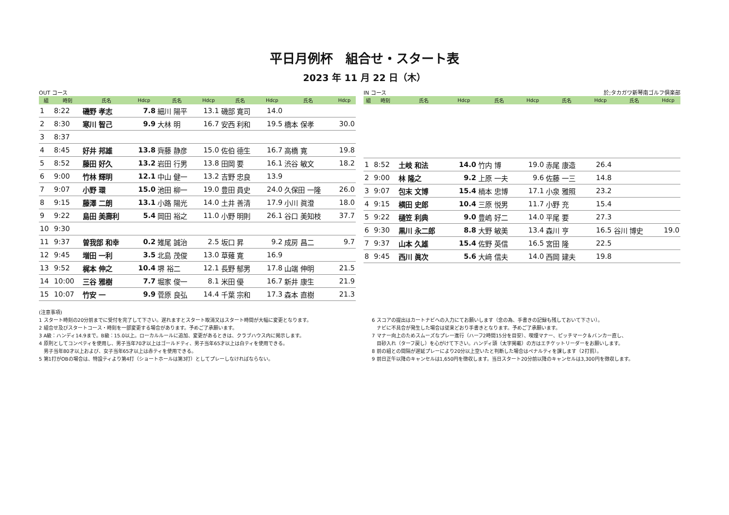平日月例杯　組合せ・スタート表
2023 年 11 月 22 日（木）
OUT コース
| 組 | 時刻 | 氏名 | Hdcp | 氏名 | Hdcp | 氏名 | Hdcp | 氏名 | Hdcp |
| --- | --- | --- | --- | --- | --- | --- | --- | --- | --- |
| 1 | 8:22 | 磯野 孝志 | 7.8 | 細川 陽平 | 13.1 | 磯部 寛司 | 14.0 | | |
| 2 | 8:30 | 寒川 智己 | 9.9 | 大林 明 | 16.7 | 安西 利和 | 19.5 | 橋本 保孝 | 30.0 |
| 3 | 8:37 | | | | | | | | |
| 4 | 8:45 | 好井 邦雄 | 13.8 | 齊藤 静彦 | 15.0 | 佐伯 德生 | 16.7 | 高橋 寛 | 19.8 |
| 5 | 8:52 | 藤田 好久 | 13.2 | 岩田 行男 | 13.8 | 田岡 要 | 16.1 | 渋谷 敏文 | 18.2 |
| 6 | 9:00 | 竹林 輝明 | 12.1 | 中山 健一 | 13.2 | 吉野 忠良 | 13.9 | | |
| 7 | 9:07 | 小野 環 | 15.0 | 池田 柳一 | 19.0 | 豊田 員史 | 24.0 | 久保田 一隆 | 26.0 |
| 8 | 9:15 | 藤澤 二朗 | 13.1 | 小路 陽光 | 14.0 | 土井 善清 | 17.9 | 小川 眞澄 | 18.0 |
| 9 | 9:22 | 島田 美壽利 | 5.4 | 岡田 裕之 | 11.0 | 小野 明則 | 26.1 | 谷口 美知枝 | 37.7 |
| 10 | 9:30 | | | | | | | | |
| 11 | 9:37 | 曽我部 和幸 | 0.2 | 雉尾 誠治 | 2.5 | 坂口 昇 | 9.2 | 成房 昌二 | 9.7 |
| 12 | 9:45 | 増田 一利 | 3.5 | 北島 茂俊 | 13.0 | 草薙 寛 | 16.9 | | |
| 13 | 9:52 | 梶本 伸之 | 10.4 | 堺 裕二 | 12.1 | 長野 郁男 | 17.8 | 山端 伸明 | 21.5 |
| 14 | 10:00 | 三谷 雅樹 | 7.7 | 堀家 俊一 | 8.1 | 米田 優 | 16.7 | 新井 康生 | 21.9 |
| 15 | 10:07 | 竹安 一 | 9.9 | 菅原 良弘 | 14.4 | 千葉 宗和 | 17.3 | 森本 直樹 | 21.3 |
IN コース 於;タカガワ新琴南ゴルフ倶楽部
| 組 | 時刻 | 氏名 | Hdcp | 氏名 | Hdcp | 氏名 | Hdcp | 氏名 | Hdcp |
| --- | --- | --- | --- | --- | --- | --- | --- | --- | --- |
| 1 | 8:52 | 土岐 和法 | 14.0 | 竹内 博 | 19.0 | 赤尾 康造 | 26.4 | | |
| 2 | 9:00 | 林 隆之 | 9.2 | 上原 一夫 | 9.6 | 佐藤 一三 | 14.8 | | |
| 3 | 9:07 | 包末 文博 | 15.4 | 楠本 忠博 | 17.1 | 小泉 雅照 | 23.2 | | |
| 4 | 9:15 | 横田 史郎 | 10.4 | 三原 悦男 | 11.7 | 小野 充 | 15.4 | | |
| 5 | 9:22 | 樋笠 利典 | 9.0 | 豊嶋 好二 | 14.0 | 平尾 要 | 27.3 | | |
| 6 | 9:30 | 黒川 永二郎 | 8.8 | 大野 敏美 | 13.4 | 森川 亨 | 16.5 | 谷川 博史 | 19.0 |
| 7 | 9:37 | 山本 久雄 | 15.4 | 佐野 英信 | 16.5 | 宮田 隆 | 22.5 | | |
| 8 | 9:45 | 西川 眞次 | 5.6 | 大﨑 信夫 | 14.0 | 西岡 建夫 | 19.8 | | |
(注意事項)
1 スタート時刻の20分前までに受付を完了して下さい。遅れますとスタート取消又はスタート時間が大幅に変更となります。
2 組合せ及びスタートコース・時刻を一部変更する場合があります。予めご了承願います。
3 A級：ハンディ14.9まで。B級：15.0以上。ローカルルールに追加、変更があるときは、クラブハウス内に掲示します。
4 原則としてコンペティを使用し、男子当年70才以上はゴールドティ、男子当年65才以上は白ティを使用できる。
　男子当年80才以上および、女子当年65才以上は赤ティを使用できる。
5 第1打がOBの場合は、特設ティより第4打（ショートホールは第3打）としてプレーしなければならない。
6 スコアの提出はカートナビへの入力にてお願いします（念の為、手書きの記録も残しておいて下さい）。
　ナビに不具合が発生した場合は従来どおり手書きとなります。予めご了承願います。
7 マナー向上のためスムーズなプレー進行（ハーフ2時間15分を目安）、喫煙マナー、ピッチマーク＆バンカー直し、
　目砂入れ（ターフ戻し）を心がけて下さい。ハンディ頭（太字掲載）の方はエチケットリーダーをお願いします。
8 前の組との間隔が遅延プレーにより20分以上空いたと判断した場合はペナルティを課します（2打罰）。
9 前日正午以降のキャンセルは1,650円を徴収します。当日スタート20分前以降のキャンセルは3,300円を徴収します。